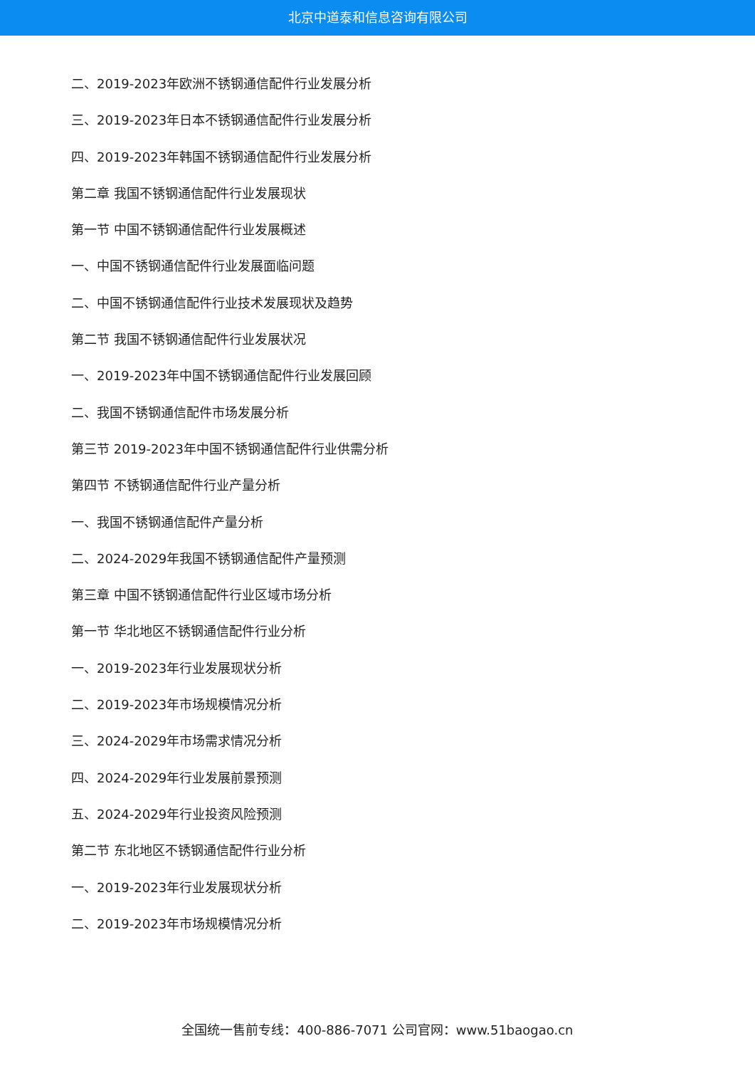北京中道泰和信息咨询有限公司
二、2019-2023年欧洲不锈钢通信配件行业发展分析
三、2019-2023年日本不锈钢通信配件行业发展分析
四、2019-2023年韩国不锈钢通信配件行业发展分析
第二章 我国不锈钢通信配件行业发展现状
第一节 中国不锈钢通信配件行业发展概述
一、中国不锈钢通信配件行业发展面临问题
二、中国不锈钢通信配件行业技术发展现状及趋势
第二节 我国不锈钢通信配件行业发展状况
一、2019-2023年中国不锈钢通信配件行业发展回顾
二、我国不锈钢通信配件市场发展分析
第三节 2019-2023年中国不锈钢通信配件行业供需分析
第四节 不锈钢通信配件行业产量分析
一、我国不锈钢通信配件产量分析
二、2024-2029年我国不锈钢通信配件产量预测
第三章 中国不锈钢通信配件行业区域市场分析
第一节 华北地区不锈钢通信配件行业分析
一、2019-2023年行业发展现状分析
二、2019-2023年市场规模情况分析
三、2024-2029年市场需求情况分析
四、2024-2029年行业发展前景预测
五、2024-2029年行业投资风险预测
第二节 东北地区不锈钢通信配件行业分析
一、2019-2023年行业发展现状分析
二、2019-2023年市场规模情况分析
全国统一售前专线：400-886-7071 公司官网：www.51baogao.cn